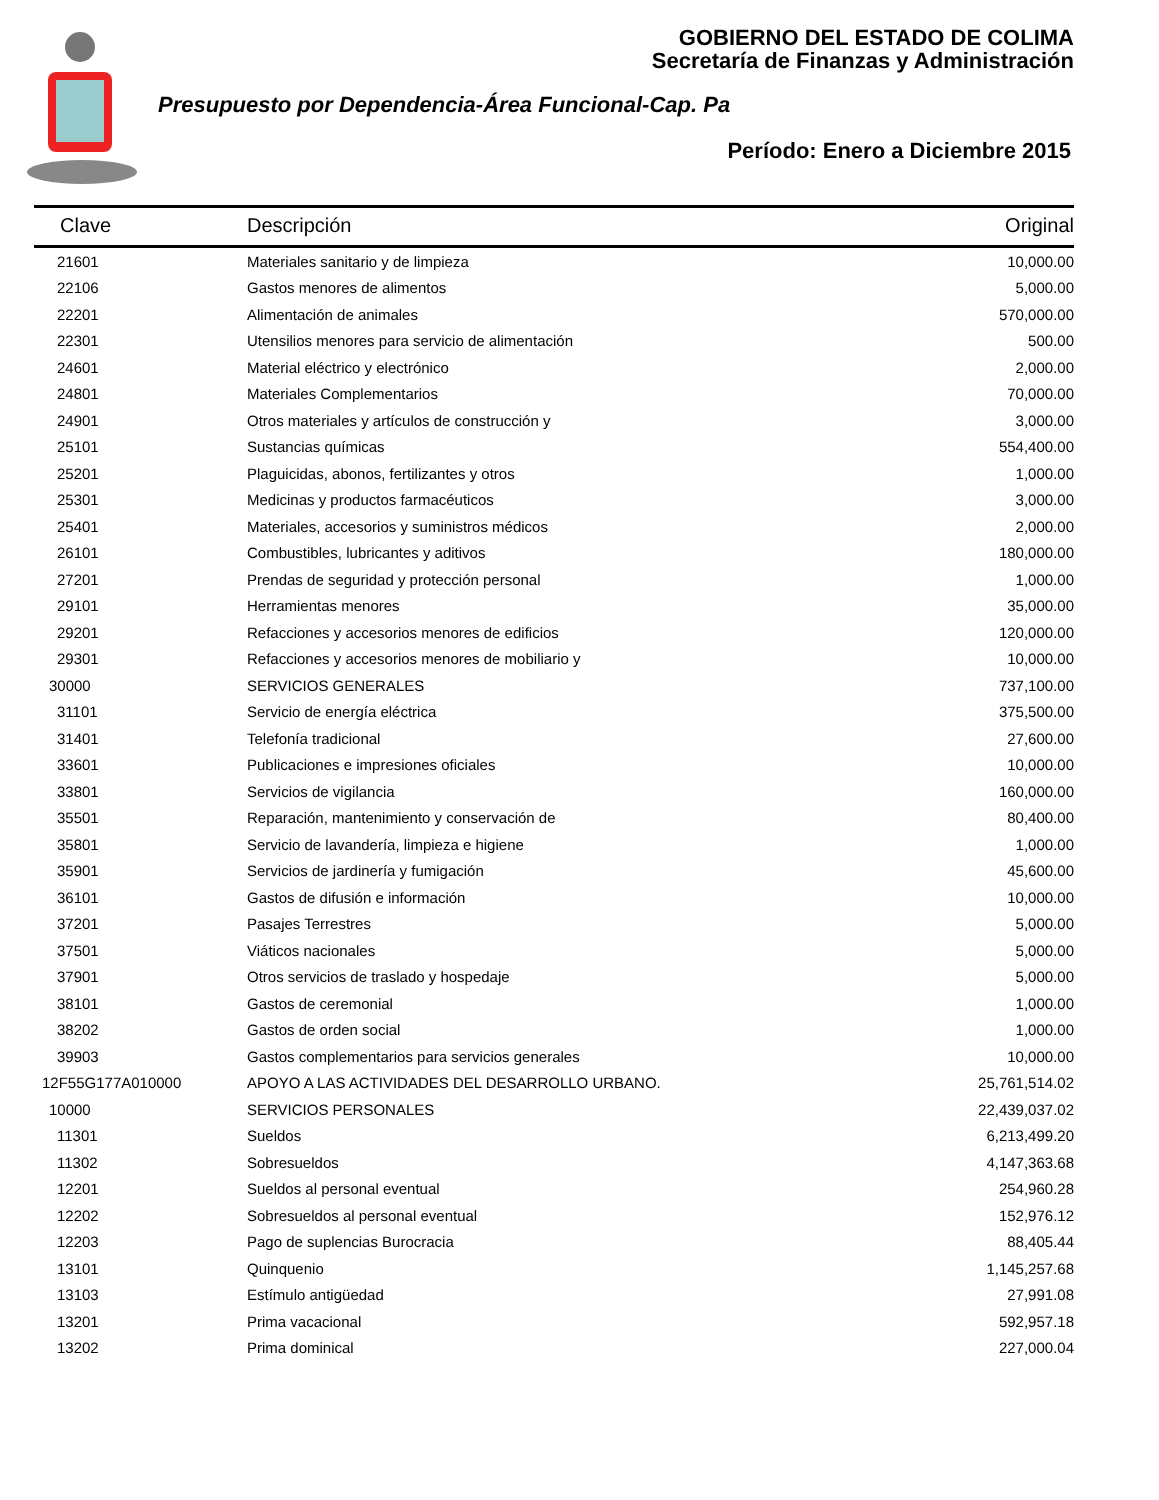GOBIERNO DEL ESTADO DE COLIMA
Secretaría de Finanzas y Administración
Presupuesto por Dependencia-Área Funcional-Cap. Pa
Período: Enero a Diciembre 2015
| Clave | Descripción | Original |
| --- | --- | --- |
| 21601 | Materiales sanitario y de limpieza | 10,000.00 |
| 22106 | Gastos menores de alimentos | 5,000.00 |
| 22201 | Alimentación de animales | 570,000.00 |
| 22301 | Utensilios menores para servicio de alimentación | 500.00 |
| 24601 | Material eléctrico y electrónico | 2,000.00 |
| 24801 | Materiales Complementarios | 70,000.00 |
| 24901 | Otros materiales y artículos de construcción y | 3,000.00 |
| 25101 | Sustancias químicas | 554,400.00 |
| 25201 | Plaguicidas, abonos, fertilizantes y otros | 1,000.00 |
| 25301 | Medicinas y productos farmacéuticos | 3,000.00 |
| 25401 | Materiales, accesorios y suministros médicos | 2,000.00 |
| 26101 | Combustibles, lubricantes y aditivos | 180,000.00 |
| 27201 | Prendas de seguridad y protección personal | 1,000.00 |
| 29101 | Herramientas menores | 35,000.00 |
| 29201 | Refacciones y accesorios menores de edificios | 120,000.00 |
| 29301 | Refacciones y accesorios menores de mobiliario y | 10,000.00 |
| 30000 | SERVICIOS GENERALES | 737,100.00 |
| 31101 | Servicio de energía eléctrica | 375,500.00 |
| 31401 | Telefonía tradicional | 27,600.00 |
| 33601 | Publicaciones e impresiones oficiales | 10,000.00 |
| 33801 | Servicios de vigilancia | 160,000.00 |
| 35501 | Reparación, mantenimiento y conservación de | 80,400.00 |
| 35801 | Servicio de lavandería, limpieza e higiene | 1,000.00 |
| 35901 | Servicios de jardinería y fumigación | 45,600.00 |
| 36101 | Gastos de difusión e información | 10,000.00 |
| 37201 | Pasajes Terrestres | 5,000.00 |
| 37501 | Viáticos nacionales | 5,000.00 |
| 37901 | Otros servicios de traslado y hospedaje | 5,000.00 |
| 38101 | Gastos de ceremonial | 1,000.00 |
| 38202 | Gastos de orden social | 1,000.00 |
| 39903 | Gastos complementarios para servicios generales | 10,000.00 |
| 12F55G177A010000 | APOYO A LAS ACTIVIDADES DEL DESARROLLO URBANO. | 25,761,514.02 |
| 10000 | SERVICIOS PERSONALES | 22,439,037.02 |
| 11301 | Sueldos | 6,213,499.20 |
| 11302 | Sobresueldos | 4,147,363.68 |
| 12201 | Sueldos al personal eventual | 254,960.28 |
| 12202 | Sobresueldos al personal eventual | 152,976.12 |
| 12203 | Pago de suplencias Burocracia | 88,405.44 |
| 13101 | Quinquenio | 1,145,257.68 |
| 13103 | Estímulo antigüedad | 27,991.08 |
| 13201 | Prima vacacional | 592,957.18 |
| 13202 | Prima dominical | 227,000.04 |